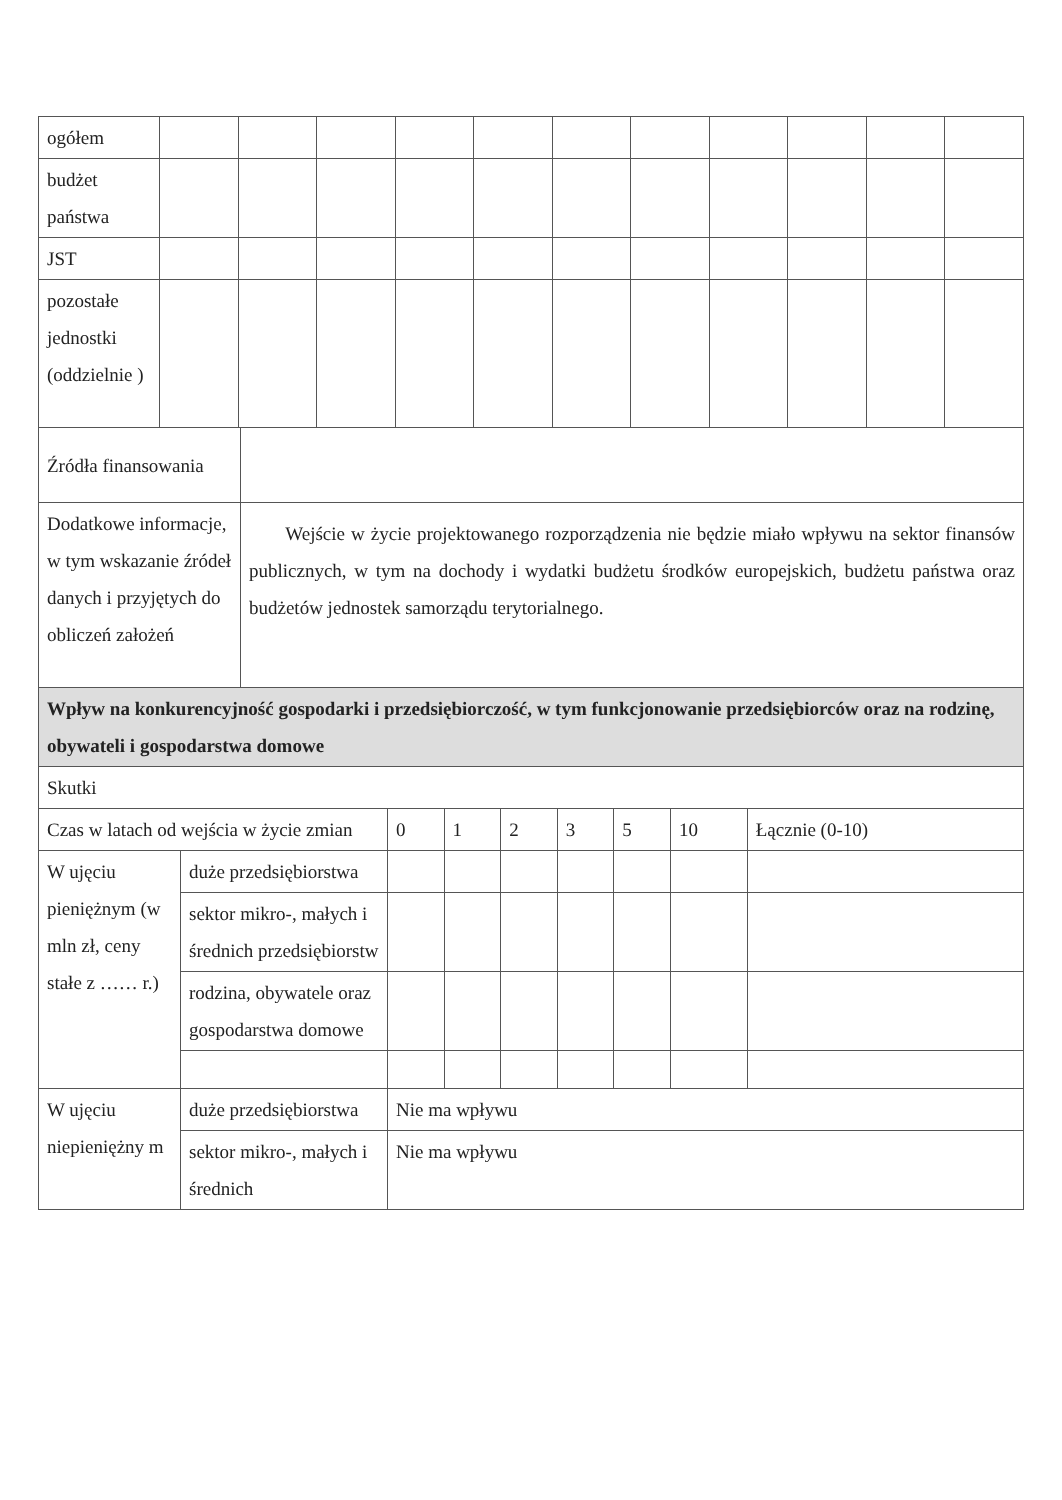| ogółem | | | | | | | | | | | |
| budżet państwa | | | | | | | | | | | |
| JST | | | | | | | | | | | |
| pozostałe jednostki (oddzielnie ) | | | | | | | | | | | |
| Źródła finansowania | |
| Dodatkowe informacje, w tym wskazanie źródeł danych i przyjętych do obliczeń założeń | Wejście w życie projektowanego rozporządzenia nie będzie miało wpływu na sektor finansów publicznych, w tym na dochody i wydatki budżetu środków europejskich, budżetu państwa oraz budżetów jednostek samorządu terytorialnego. |
| Wpływ na konkurencyjność gospodarki i przedsiębiorczość, w tym funkcjonowanie przedsiębiorców oraz na rodzinę, obywateli i gospodarstwa domowe | |
| Skutki | |
| Czas w latach od wejścia w życie zmian | | 0 | 1 | 2 | 3 | 5 | 10 | Łącznie (0-10) |
| W ujęciu pieniężnym (w mln zł, ceny stałe z …… r.) | duże przedsiębiorstwa | | | | | | | |
| | sektor mikro-, małych i średnich przedsiębiorstw | | | | | | | |
| | rodzina, obywatele oraz gospodarstwa domowe | | | | | | | |
| W ujęciu niepieniężny m | duże przedsiębiorstwa | Nie ma wpływu | | | | | | |
| | sektor mikro-, małych i średnich | Nie ma wpływu | | | | | | |